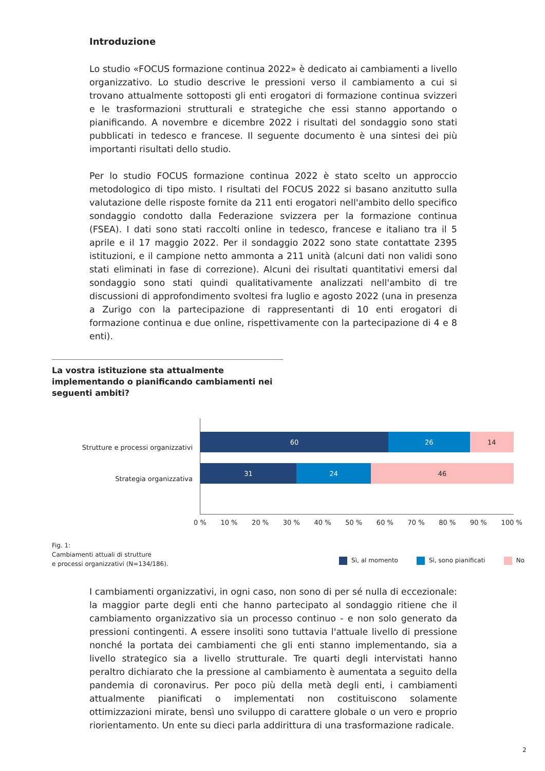Introduzione
Lo studio «FOCUS formazione continua 2022» è dedicato ai cambiamenti a livello organizzativo. Lo studio descrive le pressioni verso il cambiamento a cui si trovano attualmente sottoposti gli enti erogatori di formazione continua svizzeri e le trasformazioni strutturali e strategiche che essi stanno apportando o pianificando. A novembre e dicembre 2022 i risultati del sondaggio sono stati pubblicati in tedesco e francese. Il seguente documento è una sintesi dei più importanti risultati dello studio.
Per lo studio FOCUS formazione continua 2022 è stato scelto un approccio metodologico di tipo misto. I risultati del FOCUS 2022 si basano anzitutto sulla valutazione delle risposte fornite da 211 enti erogatori nell'ambito dello specifico sondaggio condotto dalla Federazione svizzera per la formazione continua (FSEA). I dati sono stati raccolti online in tedesco, francese e italiano tra il 5 aprile e il 17 maggio 2022. Per il sondaggio 2022 sono state contattate 2395 istituzioni, e il campione netto ammonta a 211 unità (alcuni dati non validi sono stati eliminati in fase di correzione). Alcuni dei risultati quantitativi emersi dal sondaggio sono stati quindi qualitativamente analizzati nell'ambito di tre discussioni di approfondimento svoltesi fra luglio e agosto 2022 (una in presenza a Zurigo con la partecipazione di rappresentanti di 10 enti erogatori di formazione continua e due online, rispettivamente con la partecipazione di 4 e 8 enti).
La vostra istituzione sta attualmente implementando o pianificando cambiamenti nei seguenti ambiti?
Strutture e processi organizzativi
Strategia organizzativa
60 26 14
31 24 46
0 % 10 % 20 % 30 % 40 % 50 % 60 % 70 % 80 % 90 % 100 %
Fig. 1:
Cambiamenti attuali di strutture
e processi organizzativi (N=134/186).
Sì, al momento Sì, sono pianificati No
I cambiamenti organizzativi, in ogni caso, non sono di per sé nulla di eccezionale: la maggior parte degli enti che hanno partecipato al sondaggio ritiene che il cambiamento organizzativo sia un processo continuo - e non solo generato da pressioni contingenti. A essere insoliti sono tuttavia l'attuale livello di pressione nonché la portata dei cambiamenti che gli enti stanno implementando, sia a livello strategico sia a livello strutturale. Tre quarti degli intervistati hanno peraltro dichiarato che la pressione al cambiamento è aumentata a seguito della pandemia di coronavirus. Per poco più della metà degli enti, i cambiamenti attualmente pianificati o implementati non costituiscono solamente ottimizzazioni mirate, bensì uno sviluppo di carattere globale o un vero e proprio riorientamento. Un ente su dieci parla addirittura di una trasformazione radicale.
2